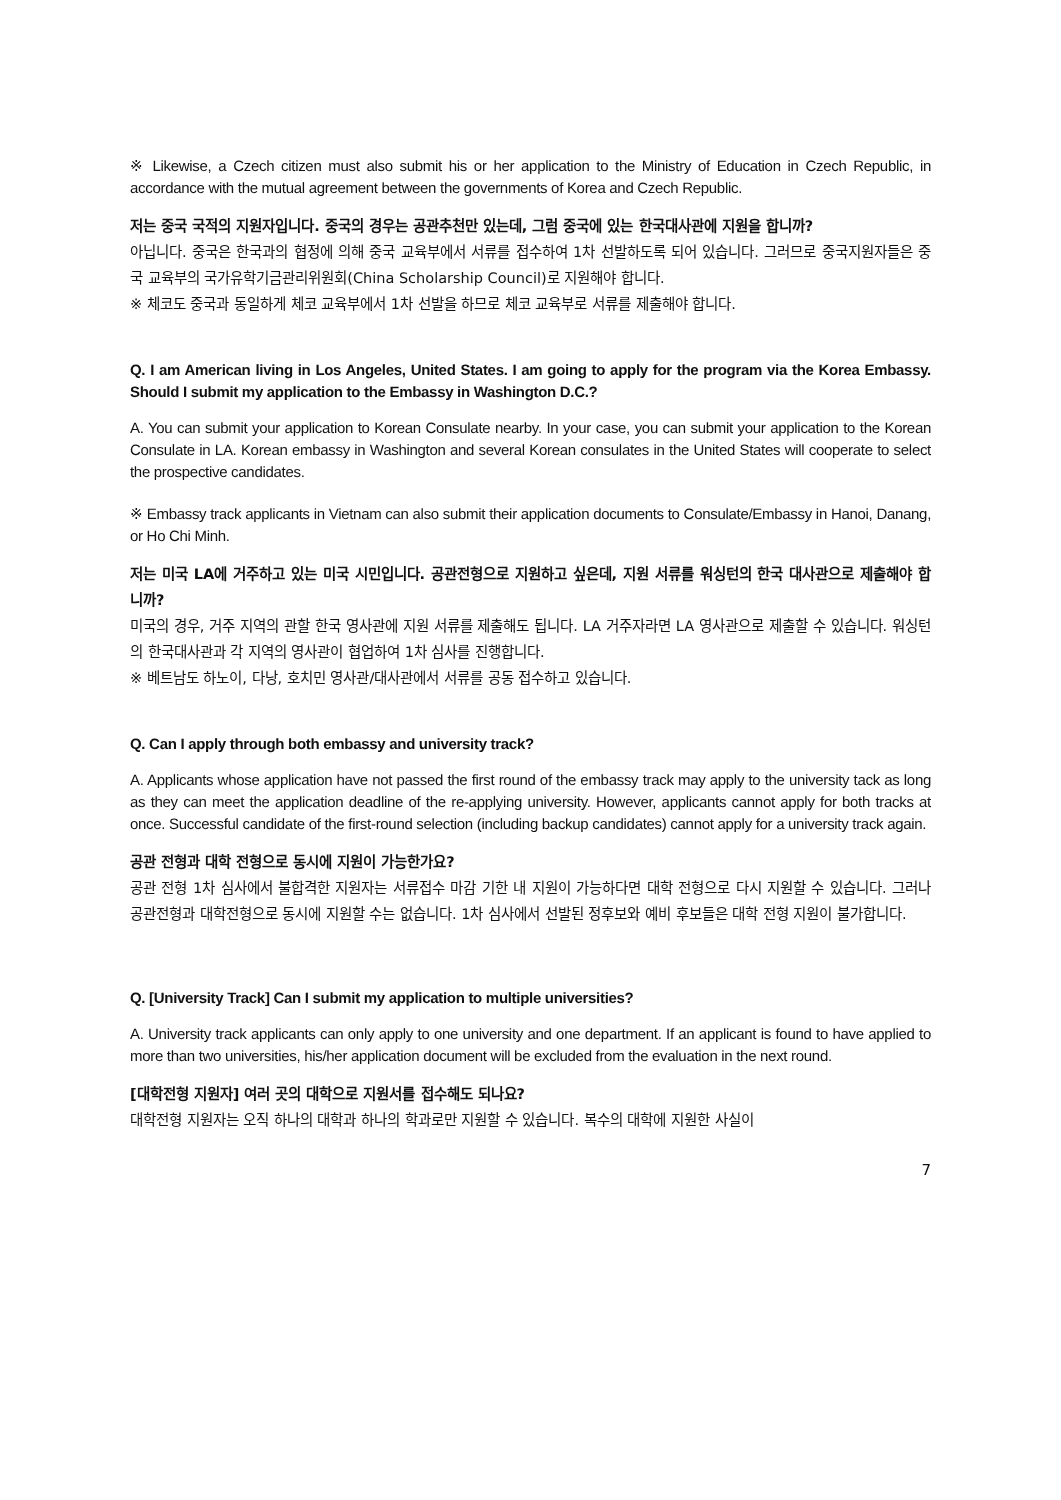※ Likewise, a Czech citizen must also submit his or her application to the Ministry of Education in Czech Republic, in accordance with the mutual agreement between the governments of Korea and Czech Republic.
저는 중국 국적의 지원자입니다. 중국의 경우는 공관추천만 있는데, 그럼 중국에 있는 한국대사관에 지원을 합니까?
아닙니다. 중국은 한국과의 협정에 의해 중국 교육부에서 서류를 접수하여 1차 선발하도록 되어 있습니다. 그러므로 중국지원자들은 중국 교육부의 국가유학기금관리위원회(China Scholarship Council)로 지원해야 합니다.
※ 체코도 중국과 동일하게 체코 교육부에서 1차 선발을 하므로 체코 교육부로 서류를 제출해야 합니다.
Q. I am American living in Los Angeles, United States. I am going to apply for the program via the Korea Embassy. Should I submit my application to the Embassy in Washington D.C.?
A. You can submit your application to Korean Consulate nearby. In your case, you can submit your application to the Korean Consulate in LA. Korean embassy in Washington and several Korean consulates in the United States will cooperate to select the prospective candidates.
※ Embassy track applicants in Vietnam can also submit their application documents to Consulate/Embassy in Hanoi, Danang, or Ho Chi Minh.
저는 미국 LA에 거주하고 있는 미국 시민입니다. 공관전형으로 지원하고 싶은데, 지원 서류를 워싱턴의 한국 대사관으로 제출해야 합니까?
미국의 경우, 거주 지역의 관할 한국 영사관에 지원 서류를 제출해도 됩니다. LA 거주자라면 LA 영사관으로 제출할 수 있습니다. 워싱턴의 한국대사관과 각 지역의 영사관이 협업하여 1차 심사를 진행합니다.
※ 베트남도 하노이, 다낭, 호치민 영사관/대사관에서 서류를 공동 접수하고 있습니다.
Q. Can I apply through both embassy and university track?
A. Applicants whose application have not passed the first round of the embassy track may apply to the university tack as long as they can meet the application deadline of the re-applying university. However, applicants cannot apply for both tracks at once. Successful candidate of the first-round selection (including backup candidates) cannot apply for a university track again.
공관 전형과 대학 전형으로 동시에 지원이 가능한가요?
공관 전형 1차 심사에서 불합격한 지원자는 서류접수 마감 기한 내 지원이 가능하다면 대학 전형으로 다시 지원할 수 있습니다. 그러나 공관전형과 대학전형으로 동시에 지원할 수는 없습니다. 1차 심사에서 선발된 정후보와 예비 후보들은 대학 전형 지원이 불가합니다.
Q. [University Track] Can I submit my application to multiple universities?
A. University track applicants can only apply to one university and one department. If an applicant is found to have applied to more than two universities, his/her application document will be excluded from the evaluation in the next round.
[대학전형 지원자] 여러 곳의 대학으로 지원서를 접수해도 되나요?
대학전형 지원자는 오직 하나의 대학과 하나의 학과로만 지원할 수 있습니다. 복수의 대학에 지원한 사실이
7